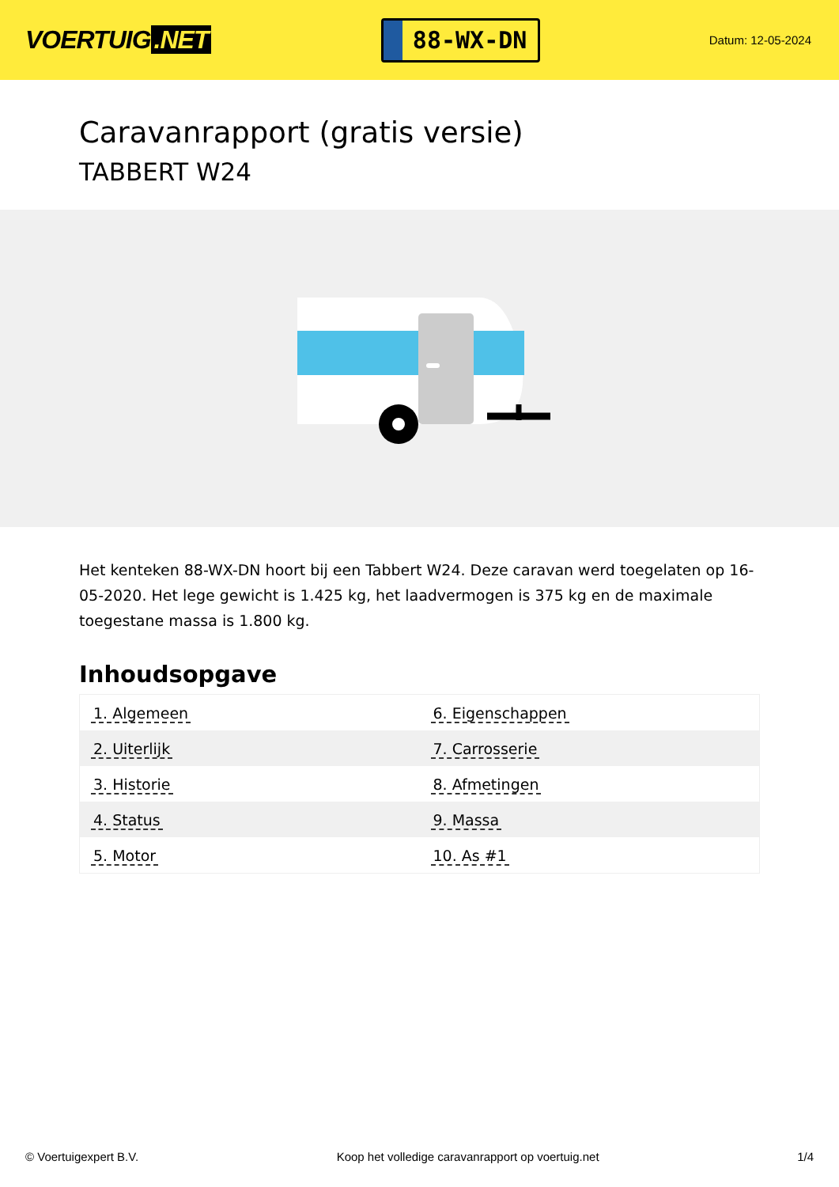VOERTUIG.NET
88-WX-DN
Datum: 12-05-2024
Caravanrapport (gratis versie)
TABBERT W24
Het kenteken 88-WX-DN hoort bij een Tabbert W24. Deze caravan werd toegelaten op 16-05-2020. Het lege gewicht is 1.425 kg, het laadvermogen is 375 kg en de maximale toegestane massa is 1.800 kg.
Inhoudsopgave
| 1. Algemeen | 6. Eigenschappen |
| 2. Uiterlijk | 7. Carrosserie |
| 3. Historie | 8. Afmetingen |
| 4. Status | 9. Massa |
| 5. Motor | 10. As #1 |
© Voertuigexpert B.V. Koop het volledige caravanrapport op voertuig.net 1/4